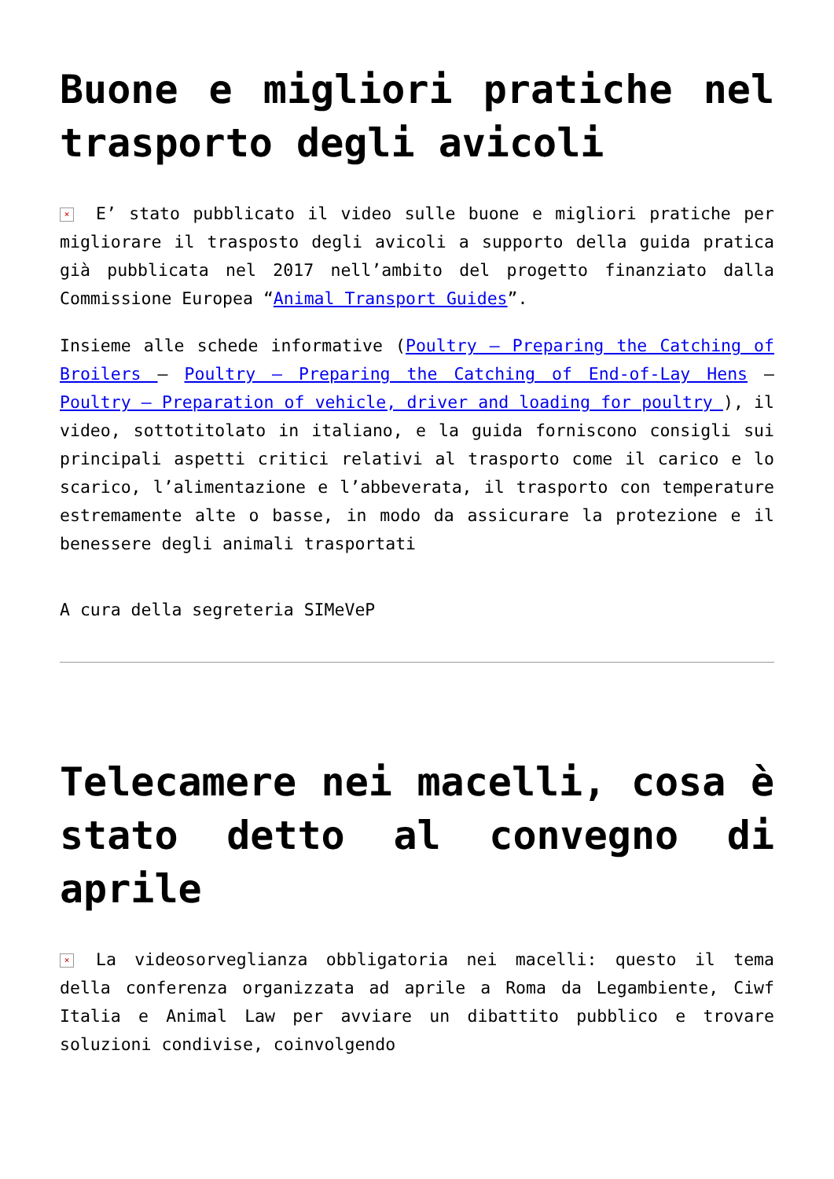Buone e migliori pratiche nel trasporto degli avicoli
× E’ stato pubblicato il video sulle buone e migliori pratiche per migliorare il trasposto degli avicoli a supporto della guida pratica già pubblicata nel 2017 nell’ambito del progetto finanziato dalla Commissione Europea “Animal Transport Guides”.
Insieme alle schede informative (Poultry – Preparing the Catching of Broilers – Poultry – Preparing the Catching of End-of-Lay Hens – Poultry – Preparation of vehicle, driver and loading for poultry ), il video, sottotitolato in italiano, e la guida forniscono consigli sui principali aspetti critici relativi al trasporto come il carico e lo scarico, l’alimentazione e l’abbeverata, il trasporto con temperature estremamente alte o basse, in modo da assicurare la protezione e il benessere degli animali trasportati
A cura della segreteria SIMeVeP
Telecamere nei macelli, cosa è stato detto al convegno di aprile
× La videosorveglianza obbligatoria nei macelli: questo il tema della conferenza organizzata ad aprile a Roma da Legambiente, Ciwf Italia e Animal Law per avviare un dibattito pubblico e trovare soluzioni condivise, coinvolgendo